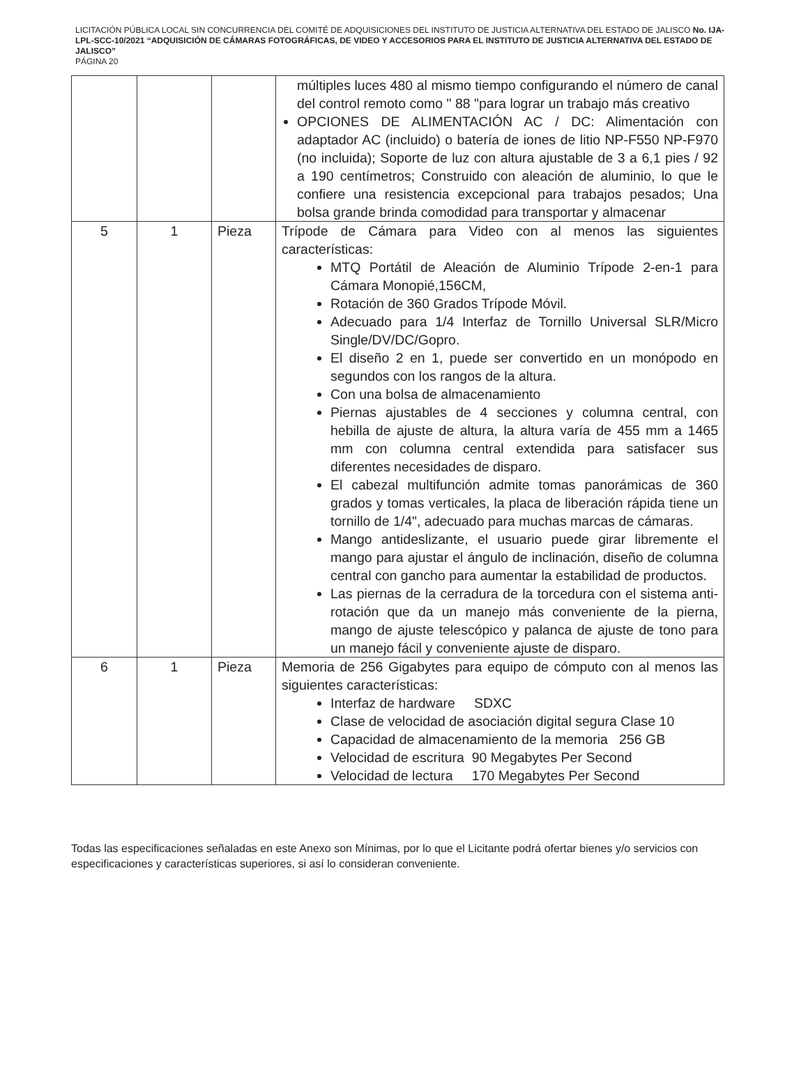LICITACIÓN PÚBLICA LOCAL SIN CONCURRENCIA DEL COMITÉ DE ADQUISICIONES DEL INSTITUTO DE JUSTICIA ALTERNATIVA DEL ESTADO DE JALISCO No. IJA-LPL-SCC-10/2021 “ADQUISICIÓN DE CÁMARAS FOTOGRÁFICAS, DE VIDEO Y ACCESORIOS PARA EL INSTITUTO DE JUSTICIA ALTERNATIVA DEL ESTADO DE JALISCO”
PÁGINA 20
| | | | múltiples luces 480 al mismo tiempo configurando el número de canal del control remoto como " 88 "para lograr un trabajo más creativo OPCIONES DE ALIMENTACIÓN AC / DC: Alimentación con adaptador AC (incluido) o batería de iones de litio NP-F550 NP-F970 (no incluida); Soporte de luz con altura ajustable de 3 a 6,1 pies / 92 a 190 centímetros; Construido con aleación de aluminio, lo que le confiere una resistencia excepcional para trabajos pesados; Una bolsa grande brinda comodidad para transportar y almacenar |
| 5 | 1 | Pieza | Trípode de Cámara para Video con al menos las siguientes características: MTQ Portátil de Aleación de Aluminio Trípode 2-en-1 para Cámara Monopié,156CM, Rotación de 360 Grados Trípode Móvil. Adecuado para 1/4 Interfaz de Tornillo Universal SLR/Micro Single/DV/DC/Gopro. El diseño 2 en 1, puede ser convertido en un monópodo en segundos con los rangos de la altura. Con una bolsa de almacenamiento Piernas ajustables de 4 secciones y columna central, con hebilla de ajuste de altura, la altura varía de 455 mm a 1465 mm con columna central extendida para satisfacer sus diferentes necesidades de disparo. El cabezal multifunción admite tomas panorámicas de 360 grados y tomas verticales, la placa de liberación rápida tiene un tornillo de 1/4", adecuado para muchas marcas de cámaras. Mango antideslizante, el usuario puede girar libremente el mango para ajustar el ángulo de inclinación, diseño de columna central con gancho para aumentar la estabilidad de productos. Las piernas de la cerradura de la torcedura con el sistema anti-rotación que da un manejo más conveniente de la pierna, mango de ajuste telescópico y palanca de ajuste de tono para un manejo fácil y conveniente ajuste de disparo. |
| 6 | 1 | Pieza | Memoria de 256 Gigabytes para equipo de cómputo con al menos las siguientes características: Interfaz de hardware SDXC Clase de velocidad de asociación digital segura Clase 10 Capacidad de almacenamiento de la memoria 256 GB Velocidad de escritura 90 Megabytes Per Second Velocidad de lectura 170 Megabytes Per Second |
Todas las especificaciones señaladas en este Anexo son Mínimas, por lo que el Licitante podrá ofertar bienes y/o servicios con especificaciones y características superiores, si así lo consideran conveniente.